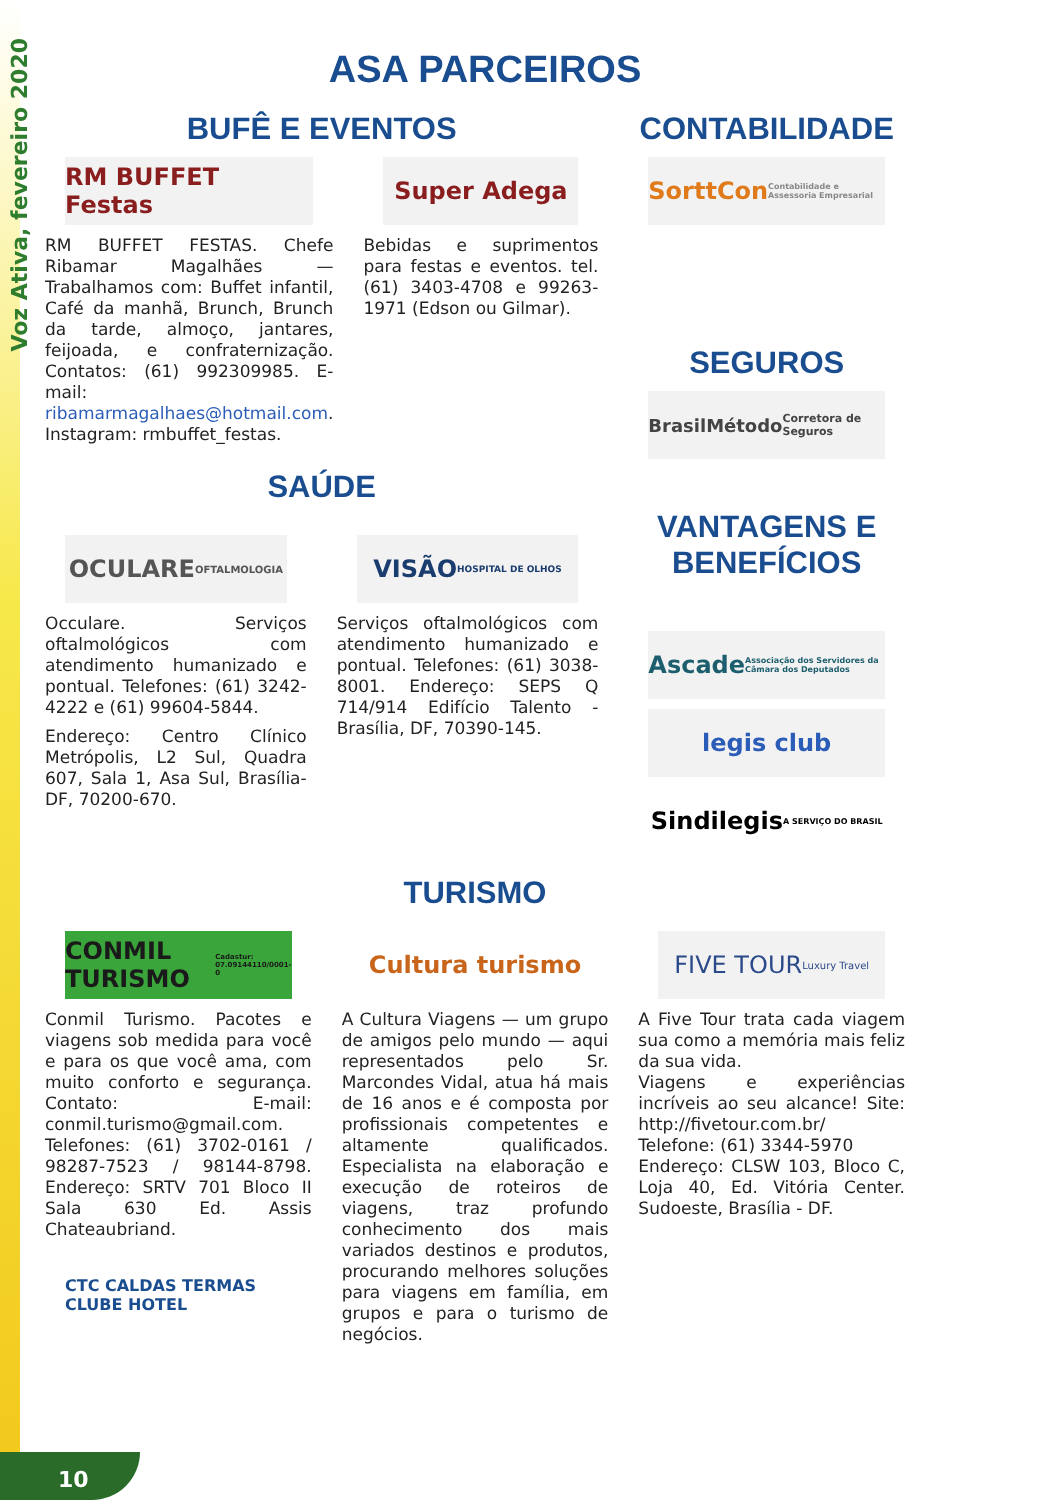Voz Ativa, fevereiro 2020
ASA PARCEIROS
BUFÊ E EVENTOS
RM BUFFET Festas
RM BUFFET FESTAS. Chefe Ribamar Magalhães — Trabalhamos com: Buffet infantil, Café da manhã, Brunch, Brunch da tarde, almoço, jantares, feijoada, e confraternização. Contatos: (61) 992309985. E-mail: ribamarmagalhaes@hotmail.com. Instagram: rmbuffet_festas.
Super Adega
Bebidas e suprimentos para festas e eventos. tel. (61) 3403-4708 e 99263-1971 (Edson ou Gilmar).
CONTABILIDADE
SorttCon Contabilidade e Assessoria Empresarial
SEGUROS
BrasilMétodo Corretora de Seguros
SAÚDE
OCULARE OFTALMOLOGIA
Occulare. Serviços oftalmológicos com atendimento humanizado e pontual. Telefones: (61) 3242-4222 e (61) 99604-5844.
Endereço: Centro Clínico Metrópolis, L2 Sul, Quadra 607, Sala 1, Asa Sul, Brasília-DF, 70200-670.
VISÃO HOSPITAL DE OLHOS
Serviços oftalmológicos com atendimento humanizado e pontual. Telefones: (61) 3038-8001. Endereço: SEPS Q 714/914 Edifício Talento - Brasília, DF, 70390-145.
VANTAGENS E BENEFÍCIOS
Ascade Associação dos Servidores da Câmara dos Deputados
legis club
Sindilegis A SERVIÇO DO BRASIL
TURISMO
CONMIL TURISMO Cadastur: 07.09144110/0001-0
Conmil Turismo. Pacotes e viagens sob medida para você e para os que você ama, com muito conforto e segurança. Contato: E-mail: conmil.turismo@gmail.com. Telefones: (61) 3702-0161 / 98287-7523 / 98144-8798. Endereço: SRTV 701 Bloco II Sala 630 Ed. Assis Chateaubriand.
CTC CALDAS TERMAS CLUBE HOTEL
Cultura turismo
A Cultura Viagens — um grupo de amigos pelo mundo — aqui representados pelo Sr. Marcondes Vidal, atua há mais de 16 anos e é composta por profissionais competentes e altamente qualificados. Especialista na elaboração e execução de roteiros de viagens, traz profundo conhecimento dos mais variados destinos e produtos, procurando melhores soluções para viagens em família, em grupos e para o turismo de negócios.
FIVE TOUR Luxury Travel
A Five Tour trata cada viagem sua como a memória mais feliz da sua vida.
Viagens e experiências incríveis ao seu alcance! Site: http://fivetour.com.br/
Telefone: (61) 3344-5970
Endereço: CLSW 103, Bloco C, Loja 40, Ed. Vitória Center. Sudoeste, Brasília - DF.
10